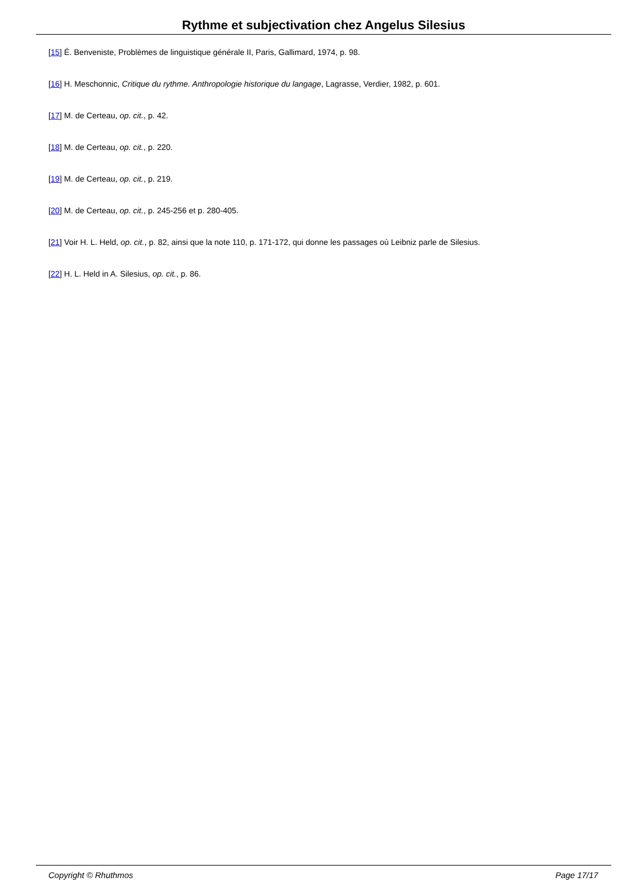Rythme et subjectivation chez Angelus Silesius
[15] É. Benveniste, Problèmes de linguistique générale II, Paris, Gallimard, 1974, p. 98.
[16] H. Meschonnic, Critique du rythme. Anthropologie historique du langage, Lagrasse, Verdier, 1982, p. 601.
[17] M. de Certeau, op. cit., p. 42.
[18] M. de Certeau, op. cit., p. 220.
[19] M. de Certeau, op. cit., p. 219.
[20] M. de Certeau, op. cit., p. 245-256 et p. 280-405.
[21] Voir H. L. Held, op. cit., p. 82, ainsi que la note 110, p. 171-172, qui donne les passages où Leibniz parle de Silesius.
[22] H. L. Held in A. Silesius, op. cit., p. 86.
Copyright © Rhuthmos Page 17/17